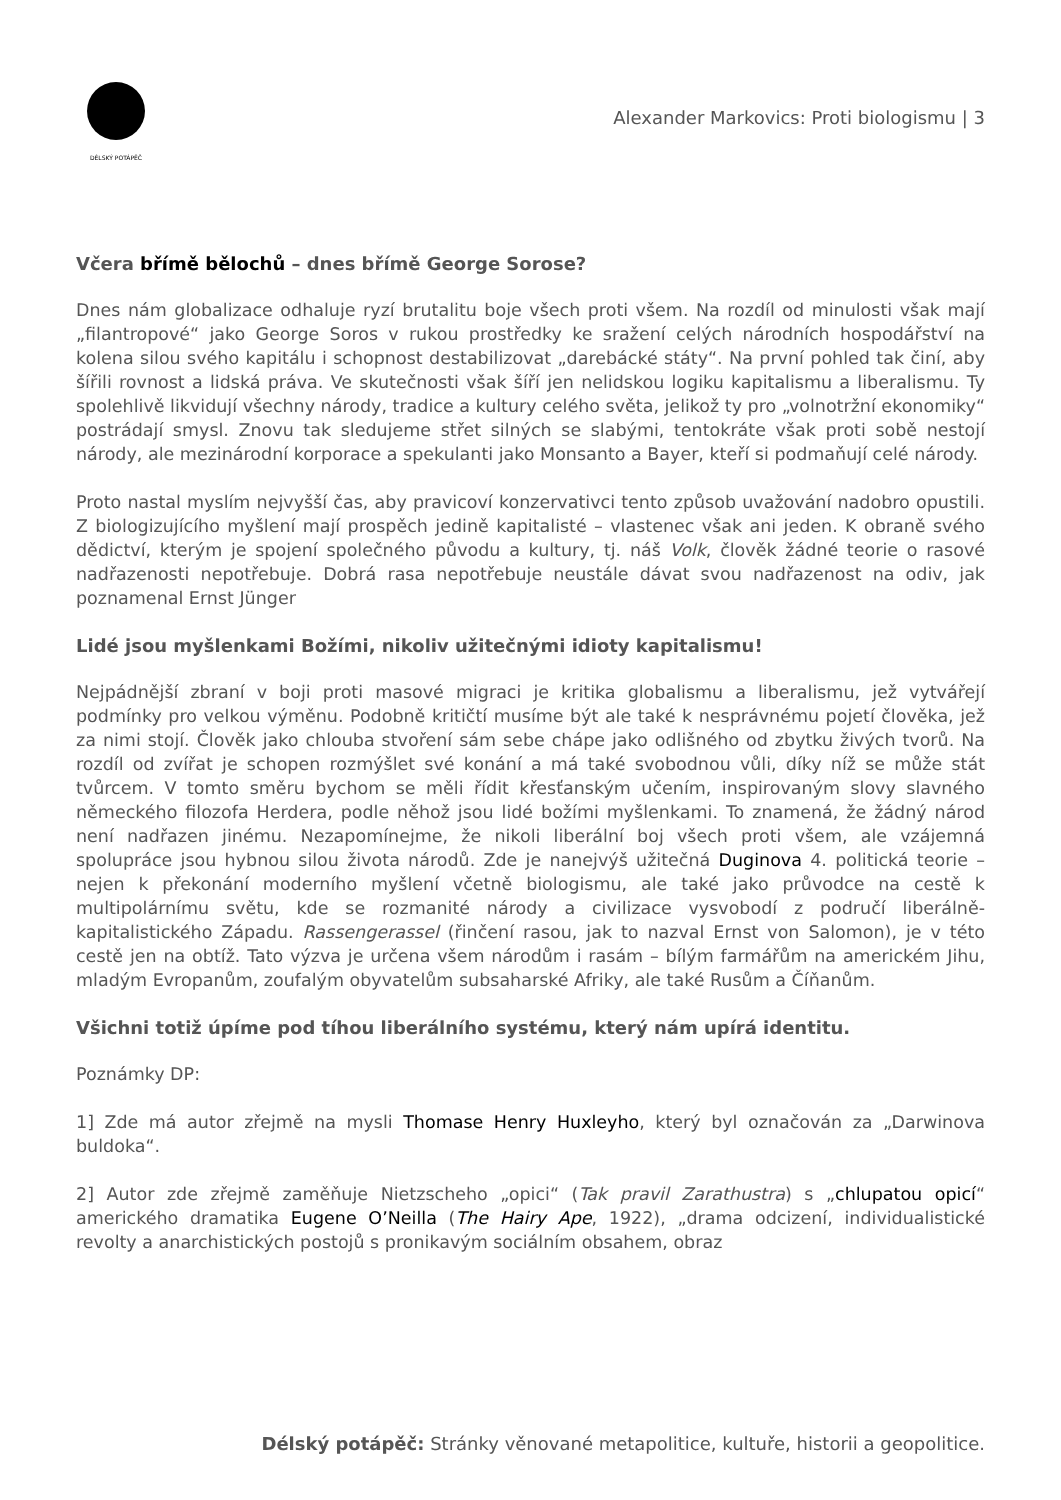DÉLSKÝ POTÁPĚČ
Alexander Markovics: Proti biologismu | 3
Včera břímě bělochů – dnes břímě George Sorose?
Dnes nám globalizace odhaluje ryzí brutalitu boje všech proti všem. Na rozdíl od minulosti však mají „filantropové“ jako George Soros v rukou prostředky ke sražení celých národních hospodářství na kolena silou svého kapitálu i schopnost destabilizovat „darebácké státy“. Na první pohled tak činí, aby šířili rovnost a lidská práva. Ve skutečnosti však šíří jen nelidskou logiku kapitalismu a liberalismu. Ty spolehlivě likvidují všechny národy, tradice a kultury celého světa, jelikož ty pro „volnotržní ekonomiky“ postrádají smysl. Znovu tak sledujeme střet silných se slabými, tentokráte však proti sobě nestojí národy, ale mezinárodní korporace a spekulanti jako Monsanto a Bayer, kteří si podmaňují celé národy.
Proto nastal myslím nejvyšší čas, aby pravicoví konzervativci tento způsob uvažování nadobro opustili. Z biologizujícího myšlení mají prospěch jedině kapitalisté – vlastenec však ani jeden. K obraně svého dědictví, kterým je spojení společného původu a kultury, tj. náš Volk, člověk žádné teorie o rasové nadřazenosti nepotřebuje. Dobrá rasa nepotřebuje neustále dávat svou nadřazenost na odiv, jak poznamenal Ernst Jünger
Lidé jsou myšlenkami Božími, nikoliv užitečnými idioty kapitalismu!
Nejpádnější zbraní v boji proti masové migraci je kritika globalismu a liberalismu, jež vytvářejí podmínky pro velkou výměnu. Podobně kritičtí musíme být ale také k nesprávnému pojetí člověka, jež za nimi stojí. Člověk jako chlouba stvoření sám sebe chápe jako odlišného od zbytku živých tvorů. Na rozdíl od zvířat je schopen rozmýšlet své konání a má také svobodnou vůli, díky níž se může stát tvůrcem. V tomto směru bychom se měli řídit křesťanským učením, inspirovaným slovy slavného německého filozofa Herdera, podle něhož jsou lidé božími myšlenkami. To znamená, že žádný národ není nadřazen jinému. Nezapomínejme, že nikoli liberální boj všech proti všem, ale vzájemná spolupráce jsou hybnou silou života národů. Zde je nanejvýš užitečná Duginova 4. politická teorie – nejen k překonání moderního myšlení včetně biologismu, ale také jako průvodce na cestě k multipolárnímu světu, kde se rozmanité národy a civilizace vysvobodí z područí liberálně-kapitalistického Západu. Rassengerassel (řinčení rasou, jak to nazval Ernst von Salomon), je v této cestě jen na obtíž. Tato výzva je určena všem národům i rasám – bílým farmářům na americkém Jihu, mladým Evropanům, zoufalým obyvatelům subsaharské Afriky, ale také Rusům a Číňanům.
Všichni totiž úpíme pod tíhou liberálního systému, který nám upírá identitu.
Poznámky DP:
1] Zde má autor zřejmě na mysli Thomase Henry Huxleyho, který byl označován za „Darwinova buldoka“.
2] Autor zde zřejmě zaměňuje Nietzscheho „opici“ (Tak pravil Zarathustra) s „chlupatou opicí“ amerického dramatika Eugene O’Neilla (The Hairy Ape, 1922), „drama odcizení, individualistické revolty a anarchistických postojů s pronikavým sociálním obsahem, obraz
Délský potápěč: Stránky věnované metapolitice, kultuře, historii a geopolitice.